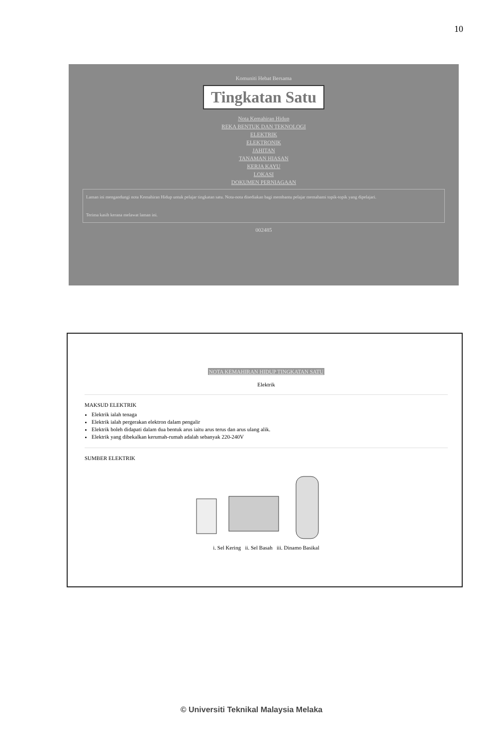10
Komuniti Hebat Bersama
Tingkatan Satu
Nota Kemahiran Hidup
REKA BENTUK DAN TEKNOLOGI
ELEKTRIK
ELEKTRONIK
JAHITAN
TANAMAN HIASAN
KERJA KAYU
LOKASI
DOKUMEN PERNIAGAAN
Laman ini mengandungi nota Kemahiran Hidup untuk pelajar tingkatan satu. Nota-nota disediakan bagi membantu pelajar memahami topik-topik yang dipelajari.
Terima kasih kerana melawat laman ini.
002485
NOTA KEMAHIRAN HIDUP TINGKATAN SATU
Elektrik
MAKSUD ELEKTRIK
Elektrik ialah tenaga
Elektrik ialah pergerakan elektron dalam pengalir
Elektrik boleh didapati dalam dua bentuk arus iaitu arus terus dan arus ulang alik.
Elektrik yang dibekalkan kerumah-rumah adalah sebanyak 220-240V
SUMBER ELEKTRIK
i. Sel Kering ii. Sel Basah iii. Dinamo Basikal
© Universiti Teknikal Malaysia Melaka